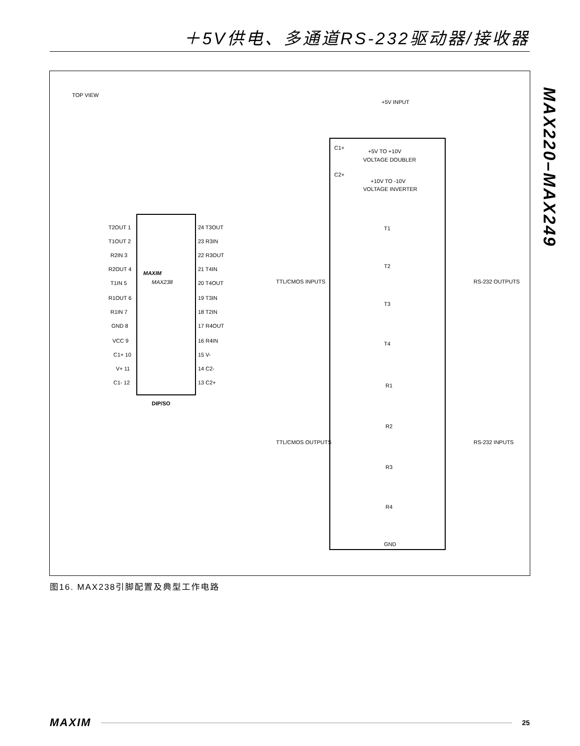＋5V供电、多通道RS-232驱动器/接收器
MAX220–MAX249
TOP VIEW
MAXIM
MAX238
DIP/SO
T2OUT 1
24 T3OUT
T1OUT 2
23 R3IN
R2IN 3
22 R3OUT
R2OUT 4
21 T4IN
T1IN 5
20 T4OUT
R1OUT 6
19 T3IN
R1IN 7
18 T2IN
GND 8
17 R4OUT
VCC 9
16 R4IN
C1+ 10
15 V-
V+ 11
14 C2-
C1- 12
13 C2+
+5V INPUT
C1+
+5V TO +10V
VOLTAGE DOUBLER
C2+
+10V TO -10V
VOLTAGE INVERTER
TTL/CMOS INPUTS
RS-232 OUTPUTS
TTL/CMOS OUTPUTS
RS-232 INPUTS
T1
T2
T3
T4
R1
R2
R3
R4
GND
图16. MAX238引脚配置及典型工作电路
MAXIM 25